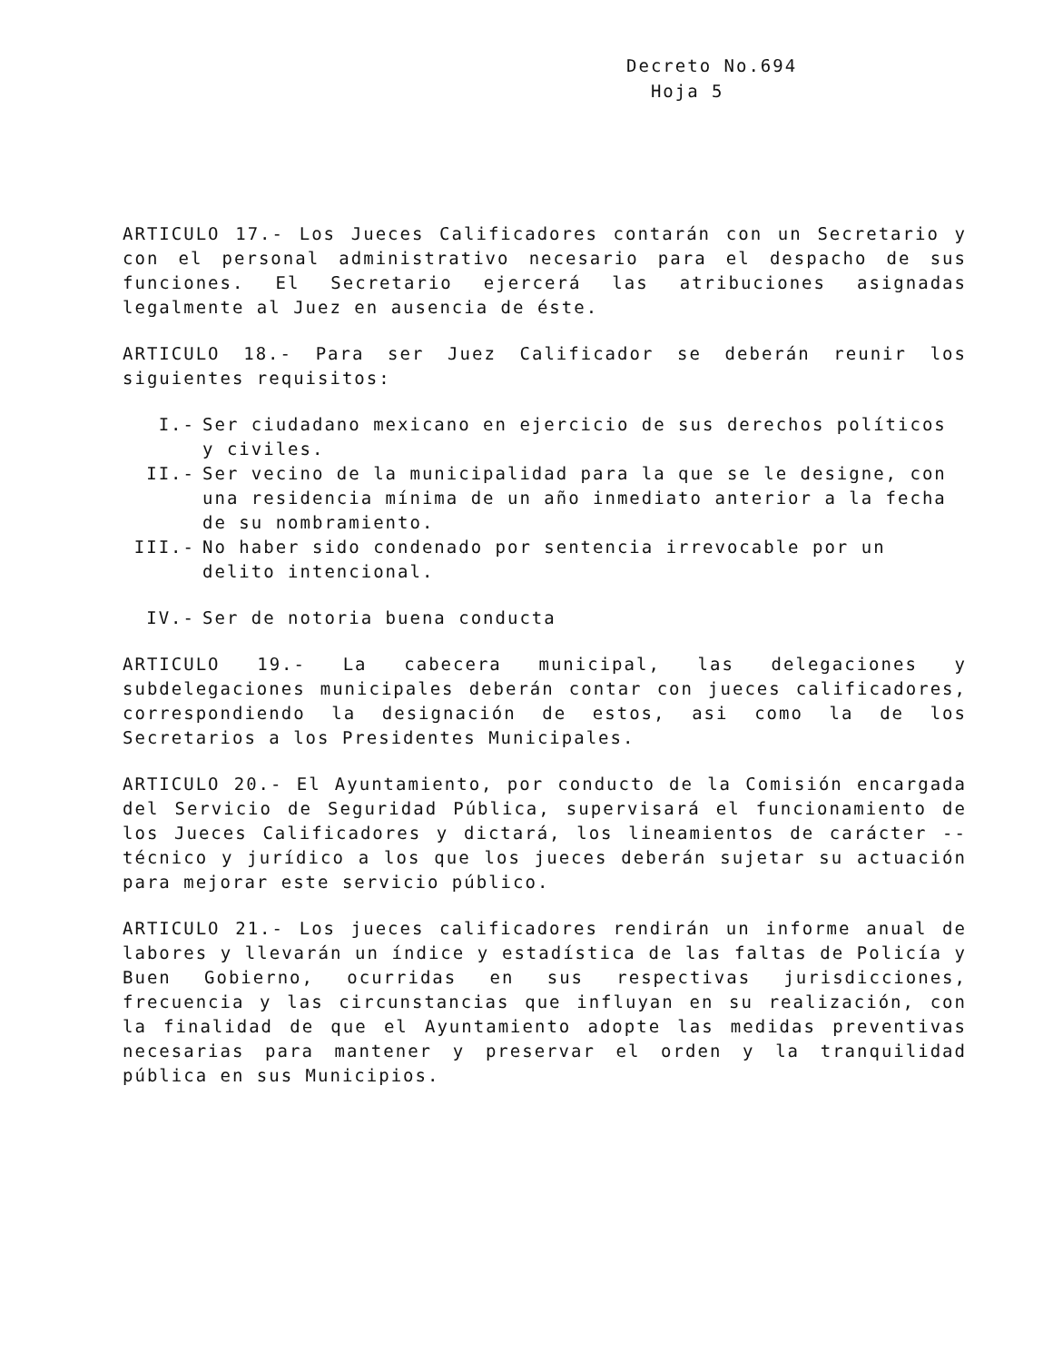Decreto No.694
Hoja 5
ARTICULO 17.- Los Jueces Calificadores contarán con un Secretario y con el personal administrativo necesario para el despacho de sus funciones. El Secretario ejercerá las atribuciones asignadas legalmente al Juez en ausencia de éste.
ARTICULO 18.- Para ser Juez Calificador se deberán reunir los siguientes requisitos:
I.- Ser ciudadano mexicano en ejercicio de sus derechos políticos y civiles.
II.- Ser vecino de la municipalidad para la que se le designe, con una residencia mínima de un año inmediato anterior a la fecha de su nombramiento.
III.- No haber sido condenado por sentencia irrevocable por un delito intencional.
IV.- Ser de notoria buena conducta
ARTICULO 19.- La cabecera municipal, las delegaciones y subdelegaciones municipales deberán contar con jueces calificadores, correspondiendo la designación de estos, asi como la de los Secretarios a los Presidentes Municipales.
ARTICULO 20.- El Ayuntamiento, por conducto de la Comisión encargada del Servicio de Seguridad Pública, supervisará el funcionamiento de los Jueces Calificadores y dictará, los lineamientos de carácter -- técnico y jurídico a los que los jueces deberán sujetar su actuación para mejorar este servicio público.
ARTICULO 21.- Los jueces calificadores rendirán un informe anual de labores y llevarán un índice y estadística de las faltas de Policía y Buen Gobierno, ocurridas en sus respectivas jurisdicciones, frecuencia y las circunstancias que influyan en su realización, con la finalidad de que el Ayuntamiento adopte las medidas preventivas necesarias para mantener y preservar el orden y la tranquilidad pública en sus Municipios.